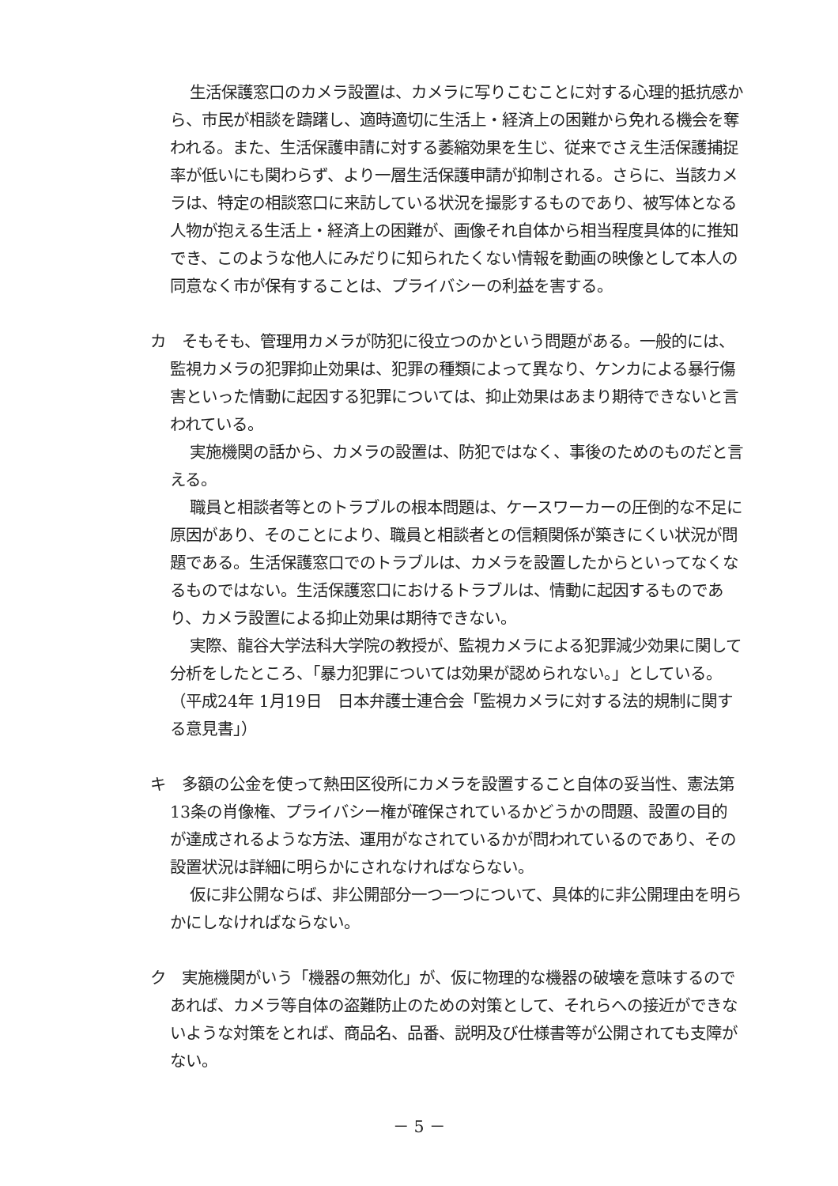生活保護窓口のカメラ設置は、カメラに写りこむことに対する心理的抵抗感から、市民が相談を躊躇し、適時適切に生活上・経済上の困難から免れる機会を奪われる。また、生活保護申請に対する萎縮効果を生じ、従来でさえ生活保護捕捉率が低いにも関わらず、より一層生活保護申請が抑制される。さらに、当該カメラは、特定の相談窓口に来訪している状況を撮影するものであり、被写体となる人物が抱える生活上・経済上の困難が、画像それ自体から相当程度具体的に推知でき、このような他人にみだりに知られたくない情報を動画の映像として本人の同意なく市が保有することは、プライバシーの利益を害する。
カ　そもそも、管理用カメラが防犯に役立つのかという問題がある。一般的には、監視カメラの犯罪抑止効果は、犯罪の種類によって異なり、ケンカによる暴行傷害といった情動に起因する犯罪については、抑止効果はあまり期待できないと言われている。
実施機関の話から、カメラの設置は、防犯ではなく、事後のためのものだと言える。
職員と相談者等とのトラブルの根本問題は、ケースワーカーの圧倒的な不足に原因があり、そのことにより、職員と相談者との信頼関係が築きにくい状況が問題である。生活保護窓口でのトラブルは、カメラを設置したからといってなくなるものではない。生活保護窓口におけるトラブルは、情動に起因するものであり、カメラ設置による抑止効果は期待できない。
実際、龍谷大学法科大学院の教授が、監視カメラによる犯罪減少効果に関して分析をしたところ、「暴力犯罪については効果が認められない。」としている。（平成24年 1月19日　日本弁護士連合会「監視カメラに対する法的規制に関する意見書」）
キ　多額の公金を使って熱田区役所にカメラを設置すること自体の妥当性、憲法第13条の肖像権、プライバシー権が確保されているかどうかの問題、設置の目的が達成されるような方法、運用がなされているかが問われているのであり、その設置状況は詳細に明らかにされなければならない。
仮に非公開ならば、非公開部分一つ一つについて、具体的に非公開理由を明らかにしなければならない。
ク　実施機関がいう「機器の無効化」が、仮に物理的な機器の破壊を意味するのであれば、カメラ等自体の盗難防止のための対策として、それらへの接近ができないような対策をとれば、商品名、品番、説明及び仕様書等が公開されても支障がない。
－ 5 －